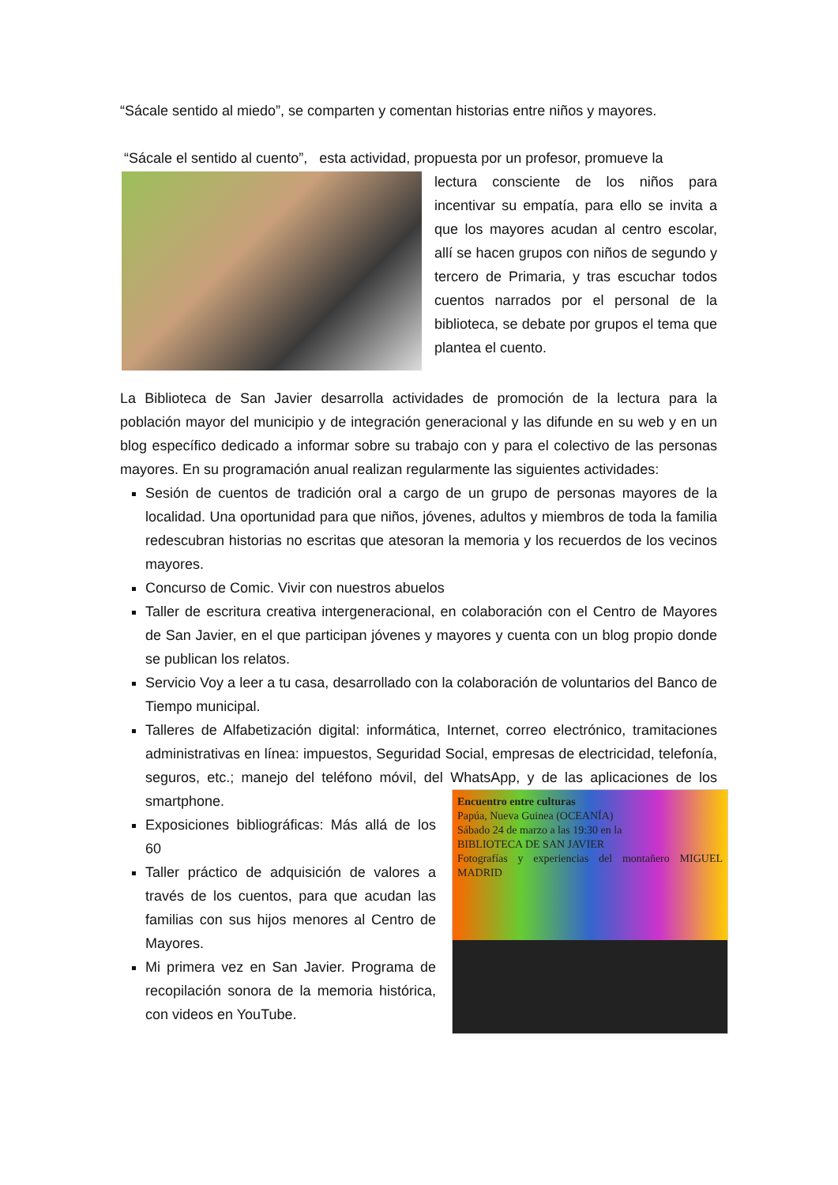“Sácale sentido al miedo”, se comparten y comentan historias entre niños y mayores.
“Sácale el sentido al cuento”, esta actividad, propuesta por un profesor, promueve la
lectura consciente de los niños para incentivar su empatía, para ello se invita a que los mayores acudan al centro escolar, allí se hacen grupos con niños de segundo y tercero de Primaria, y tras escuchar todos cuentos narrados por el personal de la biblioteca, se debate por grupos el tema que plantea el cuento.
La Biblioteca de San Javier desarrolla actividades de promoción de la lectura para la población mayor del municipio y de integración generacional y las difunde en su web y en un blog específico dedicado a informar sobre su trabajo con y para el colectivo de las personas mayores. En su programación anual realizan regularmente las siguientes actividades:
Sesión de cuentos de tradición oral a cargo de un grupo de personas mayores de la localidad. Una oportunidad para que niños, jóvenes, adultos y miembros de toda la familia redescubran historias no escritas que atesoran la memoria y los recuerdos de los vecinos mayores.
Concurso de Comic. Vivir con nuestros abuelos
Taller de escritura creativa intergeneracional, en colaboración con el Centro de Mayores de San Javier, en el que participan jóvenes y mayores y cuenta con un blog propio donde se publican los relatos.
Servicio Voy a leer a tu casa, desarrollado con la colaboración de voluntarios del Banco de Tiempo municipal.
Talleres de Alfabetización digital: informática, Internet, correo electrónico, tramitaciones administrativas en línea: impuestos, Seguridad Social, empresas de electricidad, telefonía, seguros, etc.; manejo del teléfono móvil, del WhatsApp, y de las aplicaciones de los smartphone.
Encuentro entre culturas
Papúa, Nueva Guinea (OCEANÍA)
Sábado 24 de marzo a las 19:30 en la
BIBLIOTECA DE SAN JAVIER
Fotografías y experiencias del montañero MIGUEL MADRID
Exposiciones bibliográficas: Más allá de los 60
Taller práctico de adquisición de valores a través de los cuentos, para que acudan las familias con sus hijos menores al Centro de Mayores.
Mi primera vez en San Javier. Programa de recopilación sonora de la memoria histórica, con videos en YouTube.